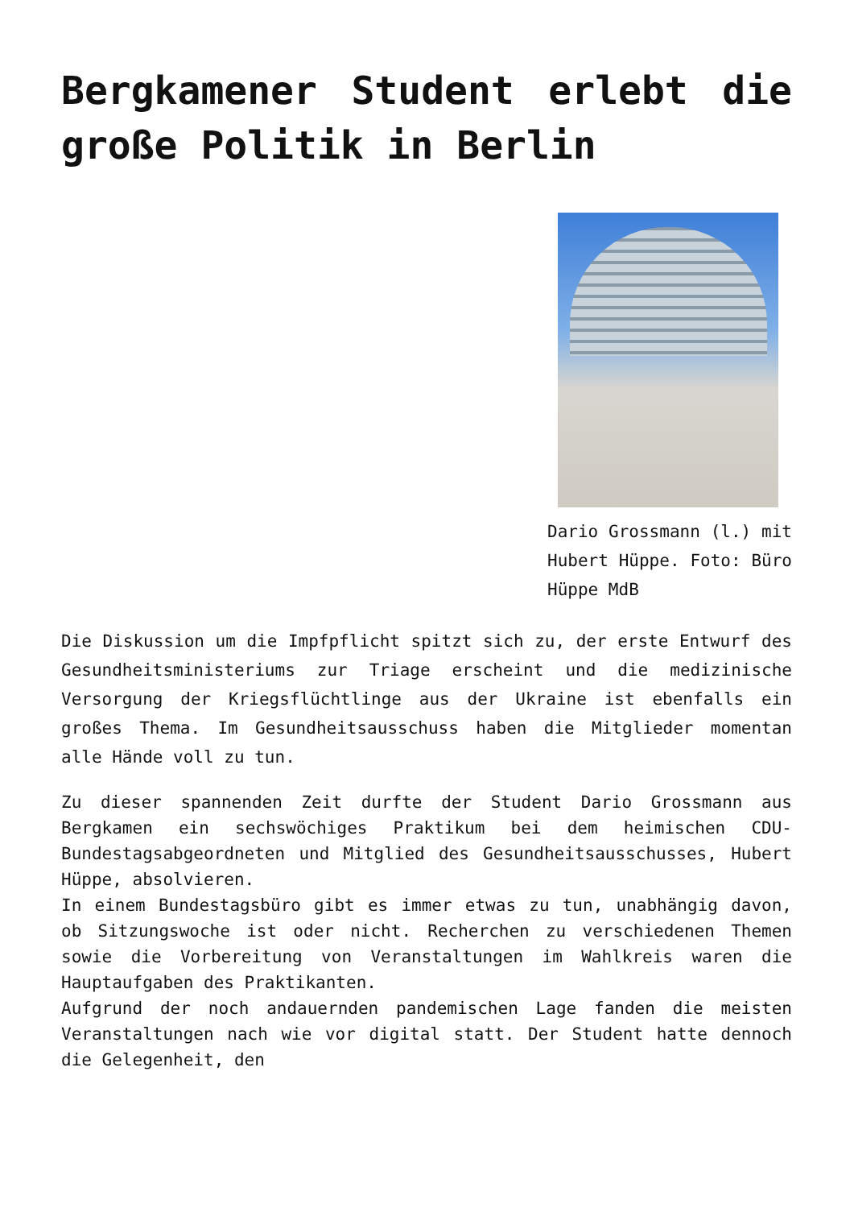Bergkamener Student erlebt die große Politik in Berlin
Dario Grossmann (l.) mit Hubert Hüppe. Foto: Büro Hüppe MdB
Die Diskussion um die Impfpflicht spitzt sich zu, der erste Entwurf des Gesundheitsministeriums zur Triage erscheint und die medizinische Versorgung der Kriegsflüchtlinge aus der Ukraine ist ebenfalls ein großes Thema. Im Gesundheitsausschuss haben die Mitglieder momentan alle Hände voll zu tun.
Zu dieser spannenden Zeit durfte der Student Dario Grossmann aus Bergkamen ein sechswöchiges Praktikum bei dem heimischen CDU-Bundestagsabgeordneten und Mitglied des Gesundheitsausschusses, Hubert Hüppe, absolvieren.
In einem Bundestagsbüro gibt es immer etwas zu tun, unabhängig davon, ob Sitzungswoche ist oder nicht. Recherchen zu verschiedenen Themen sowie die Vorbereitung von Veranstaltungen im Wahlkreis waren die Hauptaufgaben des Praktikanten.
Aufgrund der noch andauernden pandemischen Lage fanden die meisten Veranstaltungen nach wie vor digital statt. Der Student hatte dennoch die Gelegenheit, den